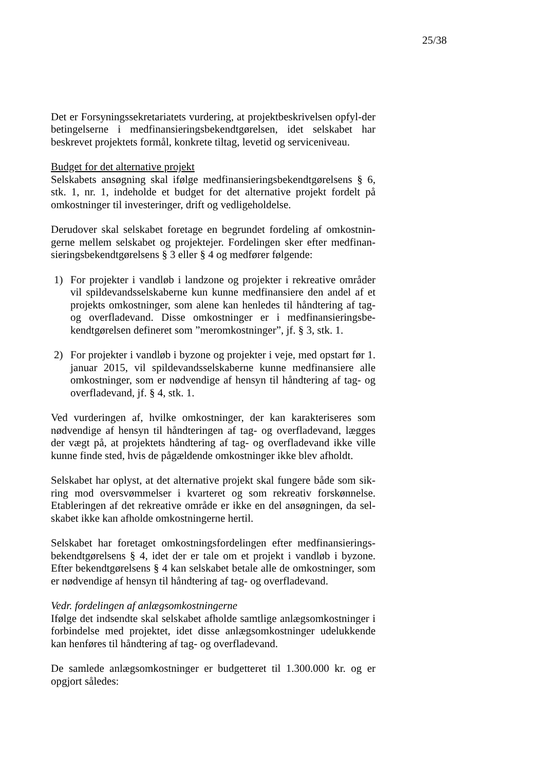25/38
Det er Forsyningssekretariatets vurdering, at projektbeskrivelsen opfyl-der betingelserne i medfinansieringsbekendtgørelsen, idet selskabet har beskrevet projektets formål, konkrete tiltag, levetid og serviceniveau.
Budget for det alternative projekt
Selskabets ansøgning skal ifølge medfinansieringsbekendtgørelsens § 6, stk. 1, nr. 1, indeholde et budget for det alternative projekt fordelt på omkostninger til investeringer, drift og vedligeholdelse.
Derudover skal selskabet foretage en begrundet fordeling af omkostnin-gerne mellem selskabet og projektejer. Fordelingen sker efter medfinan-sieringsbekendtgørelsens § 3 eller § 4 og medfører følgende:
1) For projekter i vandløb i landzone og projekter i rekreative områder vil spildevandsselskaberne kun kunne medfinansiere den andel af et projekts omkostninger, som alene kan henledes til håndtering af tag- og overfladevand. Disse omkostninger er i medfinansieringsbe-kendtgørelsen defineret som ”meromkostninger”, jf. § 3, stk. 1.
2) For projekter i vandløb i byzone og projekter i veje, med opstart før 1. januar 2015, vil spildevandsselskaberne kunne medfinansiere alle omkostninger, som er nødvendige af hensyn til håndtering af tag- og overfladevand, jf. § 4, stk. 1.
Ved vurderingen af, hvilke omkostninger, der kan karakteriseres som nødvendige af hensyn til håndteringen af tag- og overfladevand, lægges der vægt på, at projektets håndtering af tag- og overfladevand ikke ville kunne finde sted, hvis de pågældende omkostninger ikke blev afholdt.
Selskabet har oplyst, at det alternative projekt skal fungere både som sik-ring mod oversvømmelser i kvarteret og som rekreativ forskønnelse. Etableringen af det rekreative område er ikke en del ansøgningen, da sel-skabet ikke kan afholde omkostningerne hertil.
Selskabet har foretaget omkostningsfordelingen efter medfinansierings-bekendtgørelsens § 4, idet der er tale om et projekt i vandløb i byzone. Efter bekendtgørelsens § 4 kan selskabet betale alle de omkostninger, som er nødvendige af hensyn til håndtering af tag- og overfladevand.
Vedr. fordelingen af anlægsomkostningerne
Ifølge det indsendte skal selskabet afholde samtlige anlægsomkostninger i forbindelse med projektet, idet disse anlægsomkostninger udelukkende kan henføres til håndtering af tag- og overfladevand.
De samlede anlægsomkostninger er budgetteret til 1.300.000 kr. og er opgjort således: